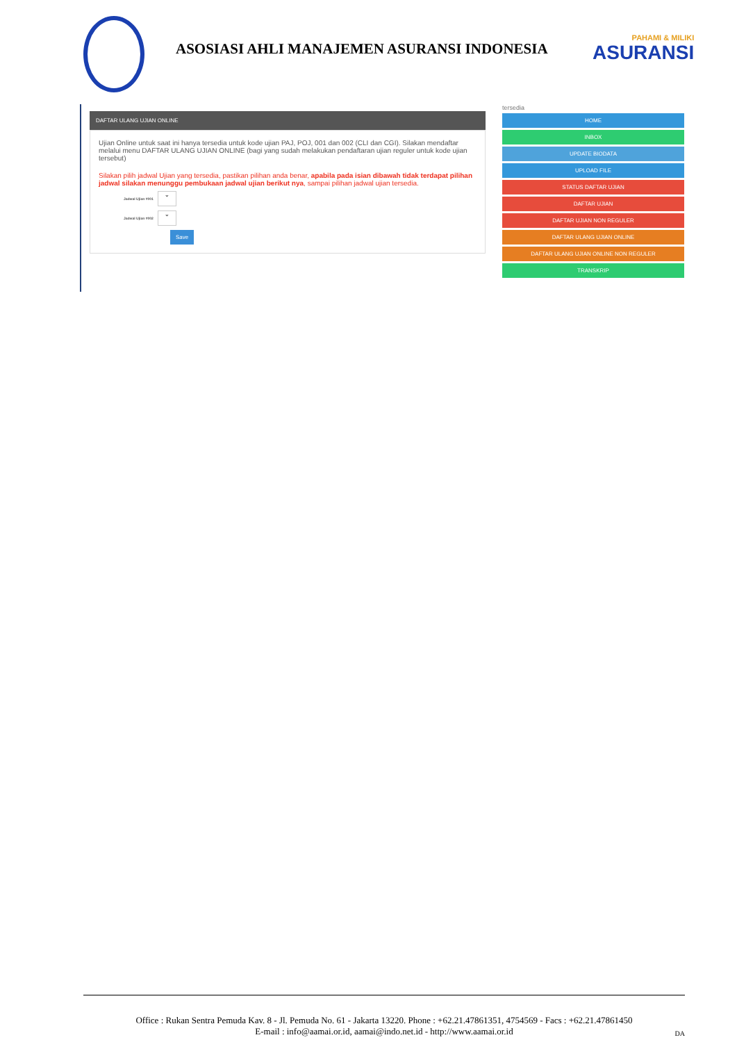ASOSIASI AHLI MANAJEMEN ASURANSI INDONESIA
PAHAMI & MILIKI
ASURANSI
DAFTAR ULANG UJIAN ONLINE
Ujian Online untuk saat ini hanya tersedia untuk kode ujian PAJ, POJ, 001 dan 002 (CLI dan CGI). Silakan mendaftar melalui menu DAFTAR ULANG UJIAN ONLINE (bagi yang sudah melakukan pendaftaran ujian reguler untuk kode ujian tersebut)
Silakan pilih jadwal Ujian yang tersedia, pastikan pilihan anda benar, apabila pada isian dibawah tidak terdapat pilihan jadwal silakan menunggu pembukaan jadwal ujian berikut nya, sampai pilihan jadwal ujian tersedia.
Jadwal Ujian #001
⌄
Jadwal Ujian #002
⌄
Save
tersedia
HOME
INBOX
UPDATE BIODATA
UPLOAD FILE
STATUS DAFTAR UJIAN
DAFTAR UJIAN
DAFTAR UJIAN NON REGULER
DAFTAR ULANG UJIAN ONLINE
DAFTAR ULANG UJIAN ONLINE NON REGULER
TRANSKRIP
Office : Rukan Sentra Pemuda Kav. 8 - Jl. Pemuda No. 61 - Jakarta 13220. Phone : +62.21.47861351, 4754569 - Facs : +62.21.47861450
E-mail : info@aamai.or.id, aamai@indo.net.id - http://www.aamai.or.id
DA